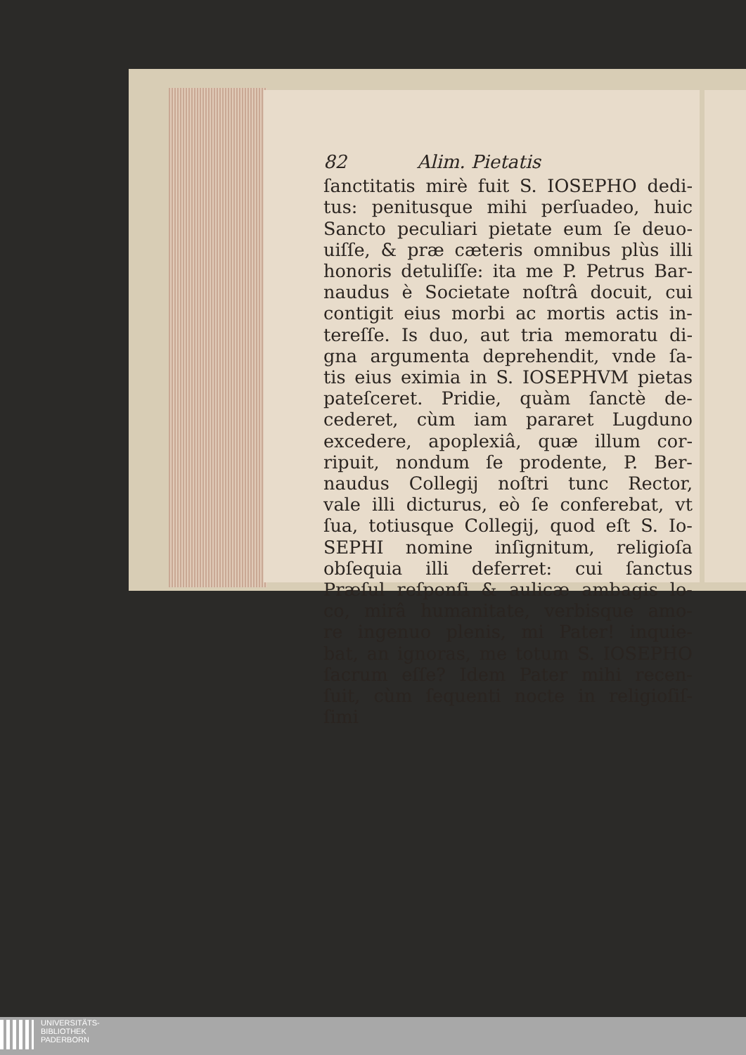82 Alim. Pietatis
ſanctitatis mirè fuit S. IOSEPHO dedi-
tus: penitusque mihi perſuadeo, huic
Sancto peculiari pietate eum ſe deuo-
uiſſe, & præ cæteris omnibus plùs illi
honoris detuliſſe: ita me P. Petrus Bar-
naudus è Societate noſtrâ docuit, cui
contigit eius morbi ac mortis actis in-
tereſſe. Is duo, aut tria memoratu di-
gna argumenta deprehendit, vnde ſa-
tis eius eximia in S. IOSEPHVM pietas
pateſceret. Pridie, quàm ſanctè de-
cederet, cùm iam pararet Lugduno
excedere, apoplexiâ, quæ illum cor-
ripuit, nondum ſe prodente, P. Ber-
naudus Collegij noſtri tunc Rector,
vale illi dicturus, eò ſe conferebat, vt
ſua, totiusque Collegij, quod eſt S. Io-
SEPHI nomine inſignitum, religioſa
obſequia illi deferret: cui ſanctus
Præſul reſponſi & aulicæ ambagis lo-
co, mirâ humanitate, verbisque amo-
re ingenuo plenis, mi Pater! inquie-
bat, an ignoras, me totum S. IOSEPHO
ſacrum eſſe? Idem Pater mihi recen-
ſuit, cùm ſequenti nocte in religioſiſ-
ſimi
UNIVERSITÄTS-
BIBLIOTHEK
PADERBORN